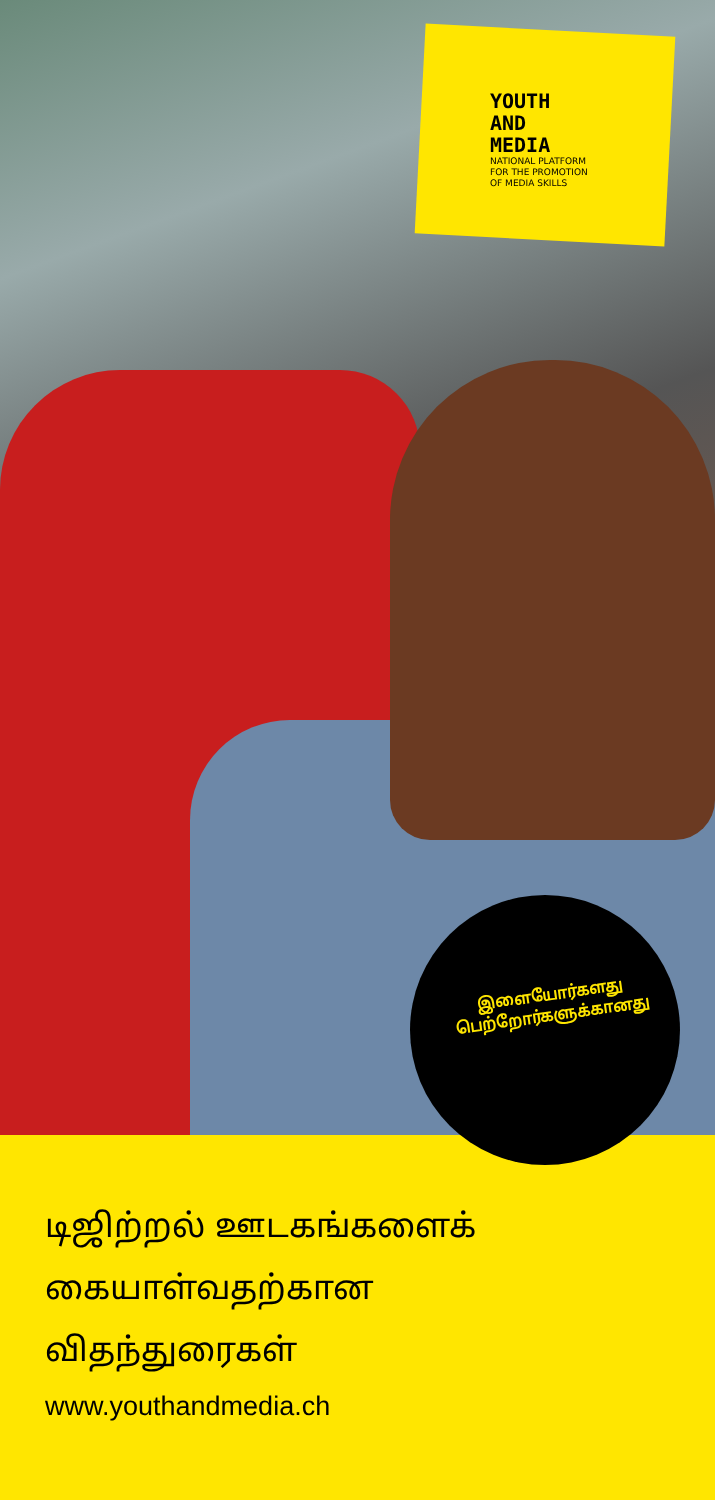YOUTH
AND
MEDIA
NATIONAL PLATFORM
FOR THE PROMOTION
OF MEDIA SKILLS
இளையோர்களது
பெற்றோர்களுக்கானது
டிஜிற்றல் ஊடகங்களைக்
கையாள்வதற்கான
விதந்துரைகள்
www.youthandmedia.ch